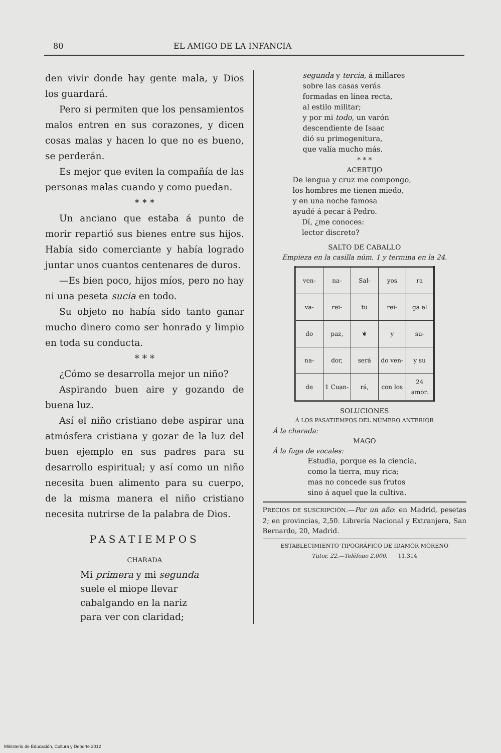80 EL AMIGO DE LA INFANCIA
den vivir donde hay gente mala, y Dios los guardará.
Pero si permiten que los pensamientos malos entren en sus corazones, y dicen cosas malas y hacen lo que no es bueno, se perderán.
Es mejor que eviten la compañía de las personas malas cuando y como puedan.
* * *
Un anciano que estaba á punto de morir repartió sus bienes entre sus hijos. Había sido comerciante y había logrado juntar unos cuantos centenares de duros.
—Es bien poco, hijos míos, pero no hay ni una peseta sucia en todo.
Su objeto no había sido tanto ganar mucho dinero como ser honrado y limpio en toda su conducta.
* * *
¿Cómo se desarrolla mejor un niño?
Aspirando buen aire y gozando de buena luz.
Así el niño cristiano debe aspirar una atmósfera cristiana y gozar de la luz del buen ejemplo en sus padres para su desarrollo espiritual; y así como un niño necesita buen alimento para su cuerpo, de la misma manera el niño cristiano necesita nutrirse de la palabra de Dios.
PASATIEMPOS
CHARADA
Mi primera y mi segunda
suele el miope llevar
cabalgando en la nariz
para ver con claridad;
segunda y tercia, á millares
sobre las casas verás
formadas en línea recta,
al estilo militar;
y por mi todo, un varón
descendiente de Isaac
dió su primogenitura,
que valía mucho más.
* * *
ACERTIJO
De lengua y cruz me compongo,
los hombres me tienen miedo,
y en una noche famosa
ayudé á pecar á Pedro.
Dí, ¿me conoces:
lector discreto?
SALTO DE CABALLO
Empieza en la casilla núm. 1 y termina en la 24.
| ven- | na- | Sal- | yos | ra |
| va- | rei- | tu | rei- | ga el |
| do | paz, | ❦ | y | su- |
| na- | dor, | será | do ven- | y su |
| de | 1 Cuan- | rá, | con los | 24 amor. |
SOLUCIONES
Á LOS PASATIEMPOS DEL NÚMERO ANTERIOR
Á la charada:
MAGO
Á la fuga de vocales:
Estudia, porque es la ciencia,
como la tierra, muy rica;
mas no concede sus frutos
sino á aquel que la cultiva.
PRECIOS DE SUSCRIPCIÓN.—Por un año: en Madrid, pesetas 2; en provincias, 2,50. Librería Nacional y Extranjera, San Bernardo, 20, Madrid.
ESTABLECIMIENTO TIPOGRÁFICO DE IDAMOR MORENO
Tutor, 22.—Teléfono 2.000. 11.314
Ministerio de Educación, Cultura y Deporte 2012